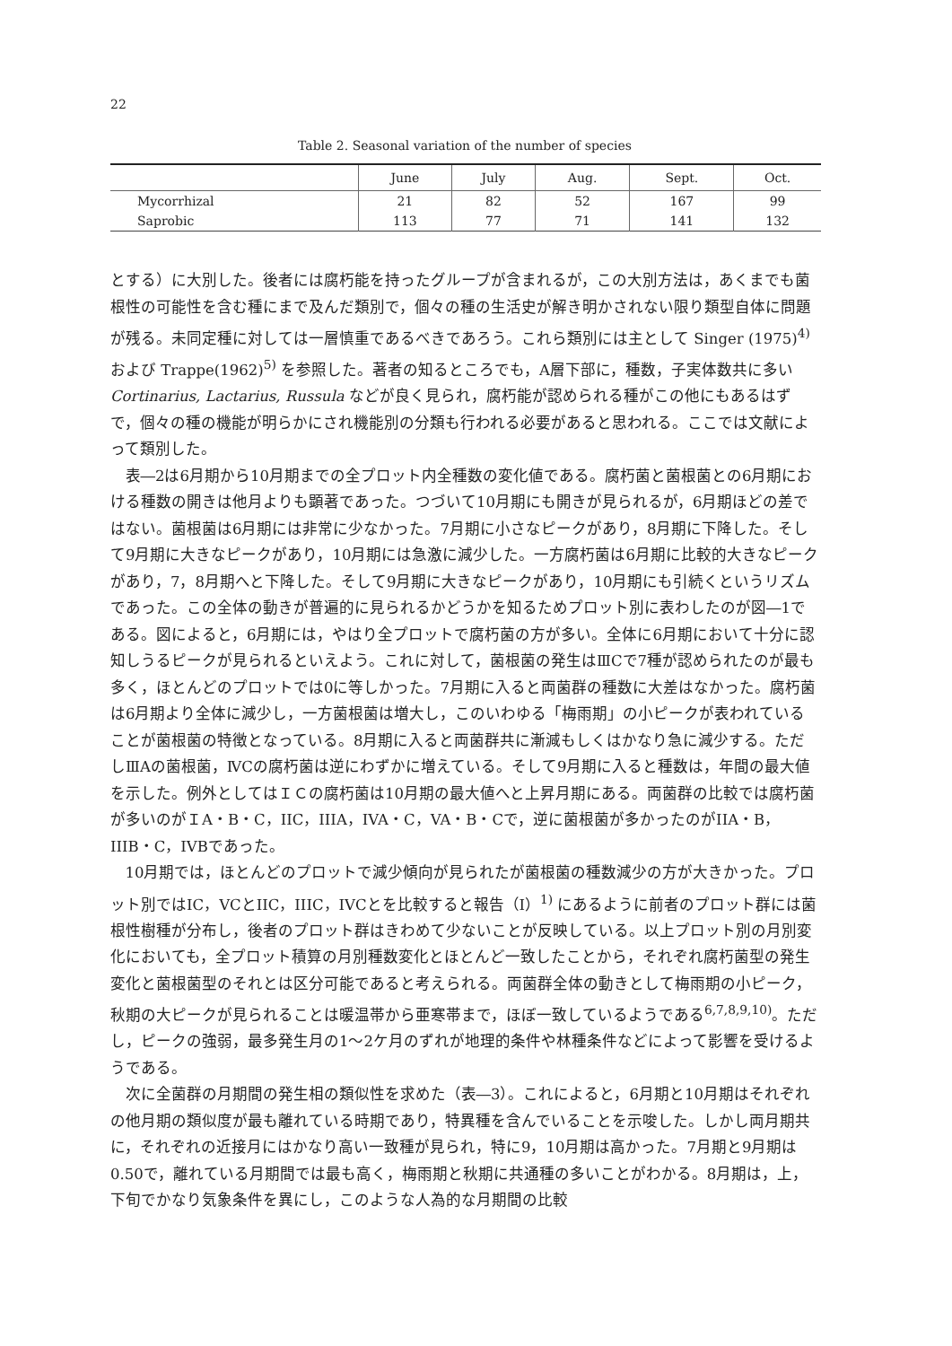22
Table 2. Seasonal variation of the number of species
| | June | July | Aug. | Sept. | Oct. |
| --- | --- | --- | --- | --- | --- |
| Mycorrhizal | 21 | 82 | 52 | 167 | 99 |
| Saprobic | 113 | 77 | 71 | 141 | 132 |
とする）に大別した。後者には腐朽能を持ったグループが含まれるが，この大別方法は，あくまでも菌根性の可能性を含む種にまで及んだ類別で，個々の種の生活史が解き明かされない限り類型自体に問題が残る。未同定種に対しては一層慎重であるべきであろう。これら類別には主として Singer (1975)<sup>4)</sup> および Trappe(1962)<sup>5)</sup> を参照した。著者の知るところでも，A層下部に，種数，子実体数共に多い Cortinarius, Lactarius, Russula などが良く見られ，腐朽能が認められる種がこの他にもあるはずで，個々の種の機能が明らかにされ機能別の分類も行われる必要があると思われる。ここでは文献によって類別した。
表―2は6月期から10月期までの全プロット内全種数の変化値である。腐朽菌と菌根菌との6月期における種数の開きは他月よりも顕著であった。つづいて10月期にも開きが見られるが，6月期ほどの差ではない。菌根菌は6月期には非常に少なかった。7月期に小さなピークがあり，8月期に下降した。そして9月期に大きなピークがあり，10月期には急激に減少した。一方腐朽菌は6月期に比較的大きなピークがあり，7，8月期へと下降した。そして9月期に大きなピークがあり，10月期にも引続くというリズムであった。この全体の動きが普遍的に見られるかどうかを知るためプロット別に表わしたのが図―1である。図によると，6月期には，やはり全プロットで腐朽菌の方が多い。全体に6月期において十分に認知しうるピークが見られるといえよう。これに対して，菌根菌の発生はⅢCで7種が認められたのが最も多く，ほとんどのプロットでは0に等しかった。7月期に入ると両菌群の種数に大差はなかった。腐朽菌は6月期より全体に減少し，一方菌根菌は増大し，このいわゆる「梅雨期」の小ピークが表われていることが菌根菌の特徴となっている。8月期に入ると両菌群共に漸減もしくはかなり急に減少する。ただしⅢAの菌根菌，ⅣCの腐朽菌は逆にわずかに増えている。そして9月期に入ると種数は，年間の最大値を示した。例外としてはＩＣの腐朽菌は10月期の最大値へと上昇月期にある。両菌群の比較では腐朽菌が多いのがＩA・B・C，IIC，IIIA，IVA・C，VA・B・Cで，逆に菌根菌が多かったのがIIA・B，IIIB・C，IVBであった。
10月期では，ほとんどのプロットで減少傾向が見られたが菌根菌の種数減少の方が大きかった。プロット別ではIC，VCとIIC，IIIC，IVCとを比較すると報告（I）<sup>1)</sup> にあるように前者のプロット群には菌根性樹種が分布し，後者のプロット群はきわめて少ないことが反映している。以上プロット別の月別変化においても，全プロット積算の月別種数変化とほとんど一致したことから，それぞれ腐朽菌型の発生変化と菌根菌型のそれとは区分可能であると考えられる。両菌群全体の動きとして梅雨期の小ピーク，秋期の大ピークが見られることは暖温帯から亜寒帯まで，ほぼ一致しているようである<sup>6,7,8,9,10)</sup>。ただし，ピークの強弱，最多発生月の1～2ケ月のずれが地理的条件や林種条件などによって影響を受けるようである。
次に全菌群の月期間の発生相の類似性を求めた（表―3）。これによると，6月期と10月期はそれぞれの他月期の類似度が最も離れている時期であり，特異種を含んでいることを示唆した。しかし両月期共に，それぞれの近接月にはかなり高い一致種が見られ，特に9，10月期は高かった。7月期と9月期は0.50で，離れている月期間では最も高く，梅雨期と秋期に共通種の多いことがわかる。8月期は，上，下旬でかなり気象条件を異にし，このような人為的な月期間の比較